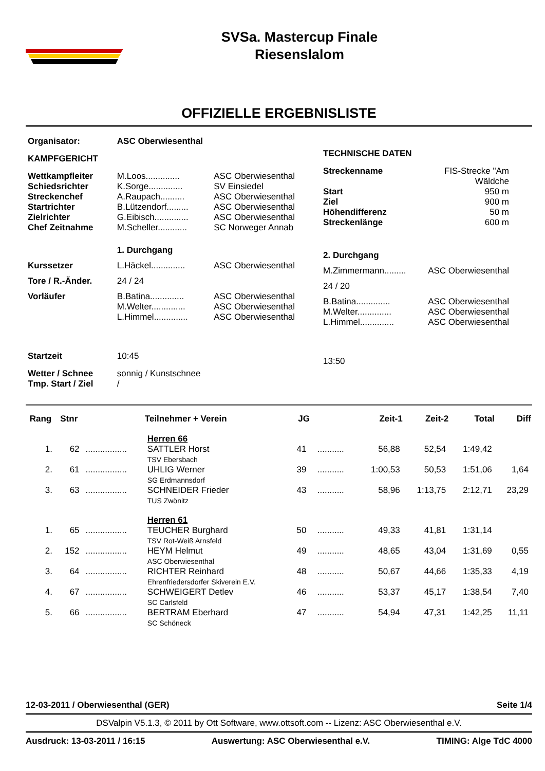SVSa. Mastercup Finale
Riesenslalom
OFFIZIELLE ERGEBNISLISTE
| Organisator: | ASC Oberwiesenthal | |
| KAMPFGERICHT | | |
| Wettkampfleiter | M.Loos.............. | ASC Oberwiesenthal |
| Schiedsrichter | K.Sorge.............. | SV Einsiedel |
| Streckenchef | A.Raupach.......... | ASC Oberwiesenthal |
| Startrichter | B.Lützendorf......... | ASC Oberwiesenthal |
| Zielrichter | G.Eibisch.............. | ASC Oberwiesenthal |
| Chef Zeitnahme | M.Scheller............ | SC Norweger Annab |
| | 1. Durchgang | |
| Kurssetzer | L.Häckel.............. | ASC Oberwiesenthal |
| Tore / R.-Änder. | 24 / 24 | |
| Vorläufer | B.Batina.............. M.Welter.............. L.Himmel.............. | ASC Oberwiesenthal ASC Oberwiesenthal ASC Oberwiesenthal |
| Startzeit | 10:45 | |
| Wetter / Schnee Tmp. Start / Ziel | sonnig / Kunstschnee / | |
| TECHNISCHE DATEN | |
| Streckenname | FIS-Strecke "Am Wäldche |
| Start | 950 m |
| Ziel | 900 m |
| Höhendifferenz | 50 m |
| Streckenlänge | 600 m |
| 2. Durchgang | |
| M.Zimmermann......... | ASC Oberwiesenthal |
| 24 / 20 | |
| B.Batina.............. M.Welter.............. L.Himmel.............. | ASC Oberwiesenthal ASC Oberwiesenthal ASC Oberwiesenthal |
| 13:50 | |
| Rang | Stnr | | Teilnehmer + Verein | JG | | Zeit-1 | Zeit-2 | Total | Diff |
| --- | --- | --- | --- | --- | --- | --- | --- | --- | --- |
| | | | Herren 66 | | | | | | |
| 1. | 62 | ................. | SATTLER Horst TSV Ebersbach | 41 | ........... | 56,88 | 52,54 | 1:49,42 | |
| 2. | 61 | ................. | UHLIG Werner SG Erdmannsdorf | 39 | ........... | 1:00,53 | 50,53 | 1:51,06 | 1,64 |
| 3. | 63 | ................. | SCHNEIDER Frieder TUS Zwönitz | 43 | ........... | 58,96 | 1:13,75 | 2:12,71 | 23,29 |
| | | | Herren 61 | | | | | | |
| 1. | 65 | ................. | TEUCHER Burghard TSV Rot-Weiß Arnsfeld | 50 | ........... | 49,33 | 41,81 | 1:31,14 | |
| 2. | 152 | ................. | HEYM Helmut ASC Oberwiesenthal | 49 | ........... | 48,65 | 43,04 | 1:31,69 | 0,55 |
| 3. | 64 | ................. | RICHTER Reinhard Ehrenfriedersdorfer Skiverein E.V. | 48 | ........... | 50,67 | 44,66 | 1:35,33 | 4,19 |
| 4. | 67 | ................. | SCHWEIGERT Detlev SC Carlsfeld | 46 | ........... | 53,37 | 45,17 | 1:38,54 | 7,40 |
| 5. | 66 | ................. | BERTRAM Eberhard SC Schöneck | 47 | ........... | 54,94 | 47,31 | 1:42,25 | 11,11 |
12-03-2011 / Oberwiesenthal (GER) Seite 1/4
DSValpin V5.1.3, © 2011 by Ott Software, www.ottsoft.com -- Lizenz: ASC Oberwiesenthal e.V.
Ausdruck: 13-03-2011 / 16:15 Auswertung: ASC Oberwiesenthal e.V. TIMING: Alge TdC 4000